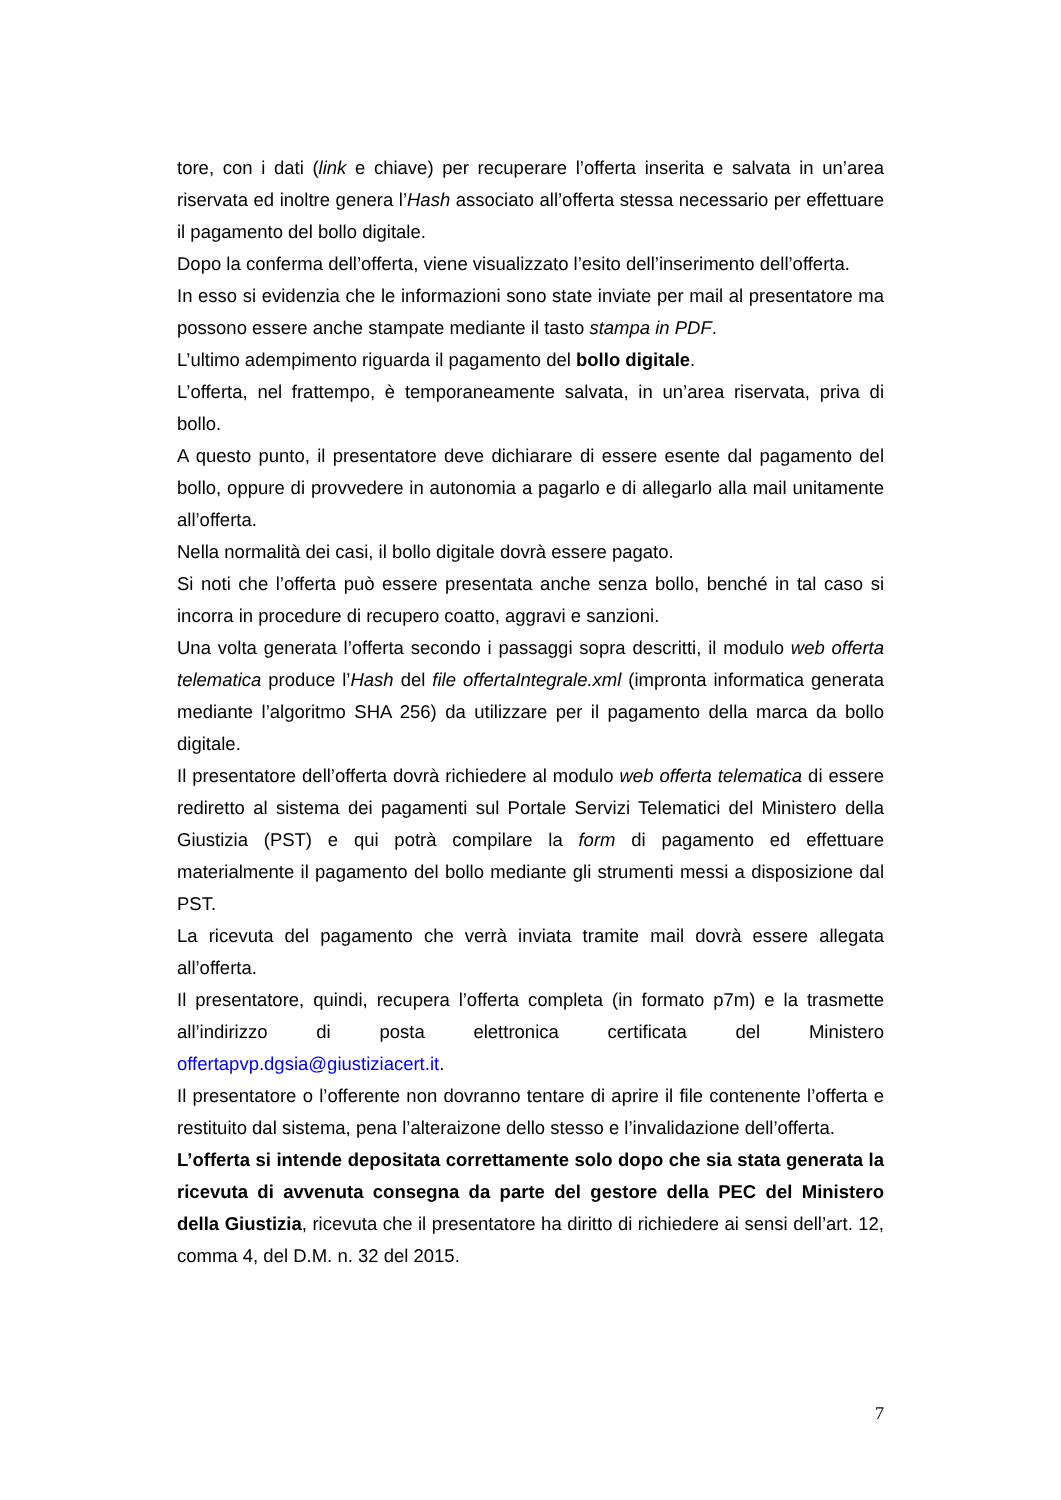tore, con i dati (link e chiave) per recuperare l’offerta inserita e salvata in un’area riservata ed inoltre genera l’Hash associato all’offerta stessa necessario per effettuare il pagamento del bollo digitale.
Dopo la conferma dell’offerta, viene visualizzato l’esito dell’inserimento dell’offerta.
In esso si evidenzia che le informazioni sono state inviate per mail al presentatore ma possono essere anche stampate mediante il tasto stampa in PDF.
L’ultimo adempimento riguarda il pagamento del bollo digitale.
L’offerta, nel frattempo, è temporaneamente salvata, in un’area riservata, priva di bollo.
A questo punto, il presentatore deve dichiarare di essere esente dal pagamento del bollo, oppure di provvedere in autonomia a pagarlo e di allegarlo alla mail unitamente all’offerta.
Nella normalità dei casi, il bollo digitale dovrà essere pagato.
Si noti che l’offerta può essere presentata anche senza bollo, benché in tal caso si incorra in procedure di recupero coatto, aggravi e sanzioni.
Una volta generata l’offerta secondo i passaggi sopra descritti, il modulo web offerta telematica produce l’Hash del file offertaIntegrale.xml (impronta informatica generata mediante l’algoritmo SHA 256) da utilizzare per il pagamento della marca da bollo digitale.
Il presentatore dell’offerta dovrà richiedere al modulo web offerta telematica di essere rediretto al sistema dei pagamenti sul Portale Servizi Telematici del Ministero della Giustizia (PST) e qui potrà compilare la form di pagamento ed effettuare materialmente il pagamento del bollo mediante gli strumenti messi a disposizione dal PST.
La ricevuta del pagamento che verrà inviata tramite mail dovrà essere allegata all’offerta.
Il presentatore, quindi, recupera l’offerta completa (in formato p7m) e la trasmette all’indirizzo di posta elettronica certificata del Ministero offertapvp.dgsia@giustiziacert.it.
Il presentatore o l’offerente non dovranno tentare di aprire il file contenente l’offerta e restituito dal sistema, pena l’alteraizone dello stesso e l’invalidazione dell’offerta.
L’offerta si intende depositata correttamente solo dopo che sia stata generata la ricevuta di avvenuta consegna da parte del gestore della PEC del Ministero della Giustizia, ricevuta che il presentatore ha diritto di richiedere ai sensi dell’art. 12, comma 4, del D.M. n. 32 del 2015.
7